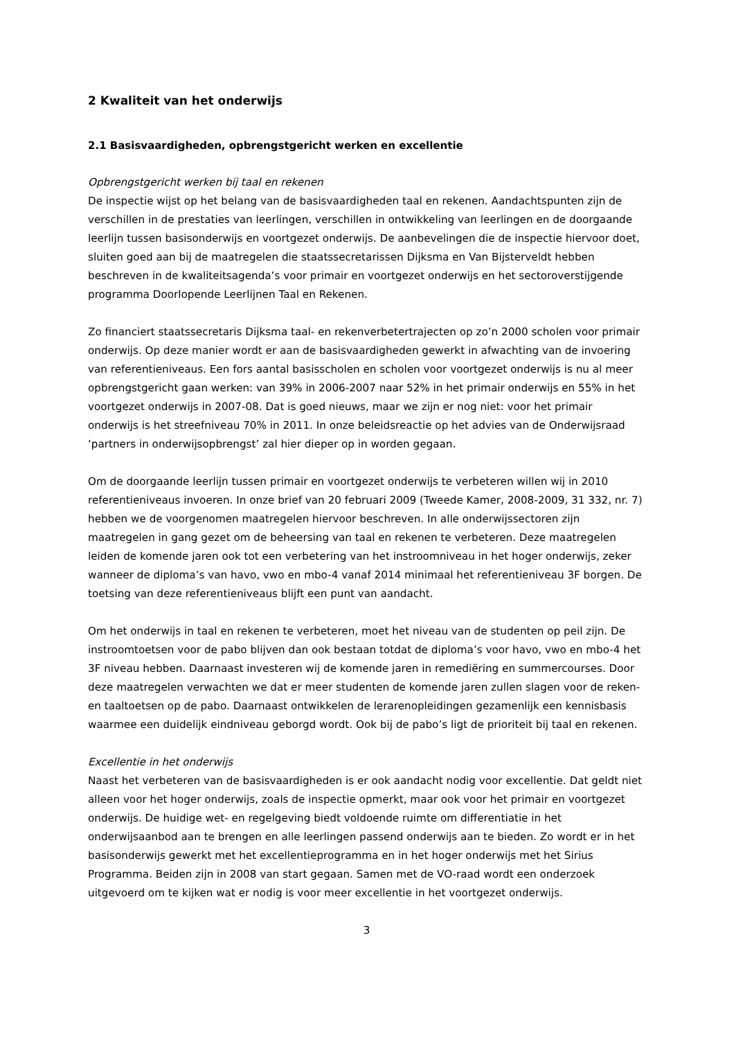2 Kwaliteit van het onderwijs
2.1 Basisvaardigheden, opbrengstgericht werken en excellentie
Opbrengstgericht werken bij taal en rekenen
De inspectie wijst op het belang van de basisvaardigheden taal en rekenen. Aandachtspunten zijn de verschillen in de prestaties van leerlingen, verschillen in ontwikkeling van leerlingen en de doorgaande leerlijn tussen basisonderwijs en voortgezet onderwijs. De aanbevelingen die de inspectie hiervoor doet, sluiten goed aan bij de maatregelen die staatssecretarissen Dijksma en Van Bijsterveldt hebben beschreven in de kwaliteitsagenda’s voor primair en voortgezet onderwijs en het sectoroverstijgende programma Doorlopende Leerlijnen Taal en Rekenen.
Zo financiert staatssecretaris Dijksma taal- en rekenverbetertrajecten op zo’n 2000 scholen voor primair onderwijs. Op deze manier wordt er aan de basisvaardigheden gewerkt in afwachting van de invoering van referentieniveaus. Een fors aantal basisscholen en scholen voor voortgezet onderwijs is nu al meer opbrengstgericht gaan werken: van 39% in 2006-2007 naar 52% in het primair onderwijs en 55% in het voortgezet onderwijs in 2007-08. Dat is goed nieuws, maar we zijn er nog niet: voor het primair onderwijs is het streefniveau 70% in 2011. In onze beleidsreactie op het advies van de Onderwijsraad ‘partners in onderwijsopbrengst’ zal hier dieper op in worden gegaan.
Om de doorgaande leerlijn tussen primair en voortgezet onderwijs te verbeteren willen wij in 2010 referentieniveaus invoeren. In onze brief van 20 februari 2009 (Tweede Kamer, 2008-2009, 31 332, nr. 7) hebben we de voorgenomen maatregelen hiervoor beschreven. In alle onderwijssectoren zijn maatregelen in gang gezet om de beheersing van taal en rekenen te verbeteren. Deze maatregelen leiden de komende jaren ook tot een verbetering van het instroomniveau in het hoger onderwijs, zeker wanneer de diploma’s van havo, vwo en mbo-4 vanaf 2014 minimaal het referentieniveau 3F borgen. De toetsing van deze referentieniveaus blijft een punt van aandacht.
Om het onderwijs in taal en rekenen te verbeteren, moet het niveau van de studenten op peil zijn. De instroomtoetsen voor de pabo blijven dan ook bestaan totdat de diploma’s voor havo, vwo en mbo-4 het 3F niveau hebben. Daarnaast investeren wij de komende jaren in remediëring en summercourses. Door deze maatregelen verwachten we dat er meer studenten de komende jaren zullen slagen voor de reken- en taaltoetsen op de pabo. Daarnaast ontwikkelen de lerarenopleidingen gezamenlijk een kennisbasis waarmee een duidelijk eindniveau geborgd wordt. Ook bij de pabo’s ligt de prioriteit bij taal en rekenen.
Excellentie in het onderwijs
Naast het verbeteren van de basisvaardigheden is er ook aandacht nodig voor excellentie. Dat geldt niet alleen voor het hoger onderwijs, zoals de inspectie opmerkt, maar ook voor het primair en voortgezet onderwijs. De huidige wet- en regelgeving biedt voldoende ruimte om differentiatie in het onderwijsaanbod aan te brengen en alle leerlingen passend onderwijs aan te bieden. Zo wordt er in het basisonderwijs gewerkt met het excellentieprogramma en in het hoger onderwijs met het Sirius Programma. Beiden zijn in 2008 van start gegaan. Samen met de VO-raad wordt een onderzoek uitgevoerd om te kijken wat er nodig is voor meer excellentie in het voortgezet onderwijs.
3